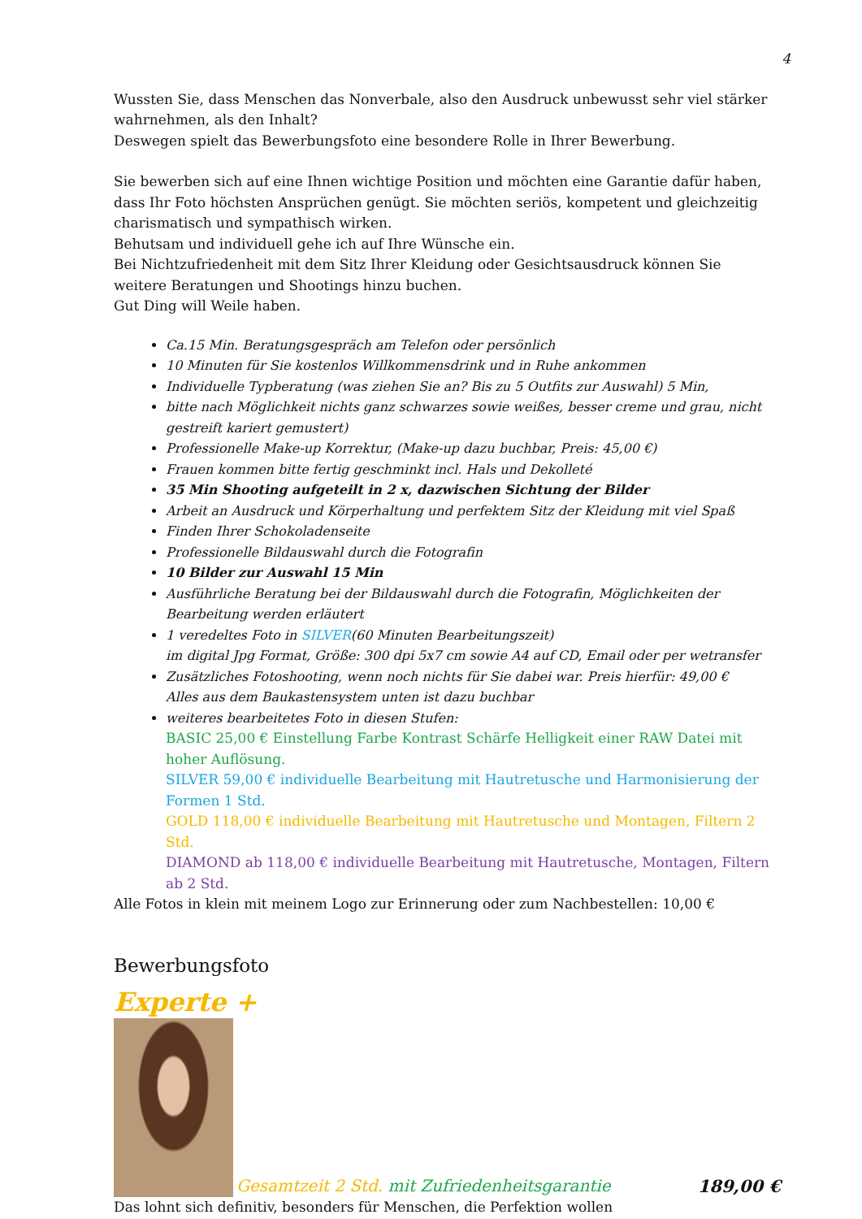4
Wussten Sie, dass Menschen das Nonverbale, also den Ausdruck unbewusst sehr viel stärker wahrnehmen, als den Inhalt?
Deswegen spielt das Bewerbungsfoto eine besondere Rolle in Ihrer Bewerbung.
Sie bewerben sich auf eine Ihnen wichtige Position und möchten eine Garantie dafür haben, dass Ihr Foto höchsten Ansprüchen genügt. Sie möchten seriös, kompetent und gleichzeitig charismatisch und sympathisch wirken.
Behutsam und individuell gehe ich auf Ihre Wünsche ein.
Bei Nichtzufriedenheit mit dem Sitz Ihrer Kleidung oder Gesichtsausdruck können Sie weitere Beratungen und Shootings hinzu buchen.
Gut Ding will Weile haben.
Ca.15 Min. Beratungsgespräch am Telefon oder persönlich
10 Minuten für Sie kostenlos Willkommensdrink und in Ruhe ankommen
Individuelle Typberatung (was ziehen Sie an? Bis zu 5 Outfits zur Auswahl) 5 Min,
bitte nach Möglichkeit nichts ganz schwarzes sowie weißes, besser creme und grau, nicht gestreift kariert gemustert)
Professionelle Make-up Korrektur, (Make-up dazu buchbar, Preis: 45,00 €)
Frauen kommen bitte fertig geschminkt incl. Hals und Dekolleté
35 Min Shooting aufgeteilt in 2 x, dazwischen Sichtung der Bilder
Arbeit an Ausdruck und Körperhaltung und perfektem Sitz der Kleidung mit viel Spaß
Finden Ihrer Schokoladenseite
Professionelle Bildauswahl durch die Fotografin
10 Bilder zur Auswahl 15 Min
Ausführliche Beratung bei der Bildauswahl durch die Fotografin, Möglichkeiten der Bearbeitung werden erläutert
1 veredeltes Foto in SILVER(60 Minuten Bearbeitungszeit)
im digital Jpg Format, Größe: 300 dpi 5x7 cm sowie A4 auf CD, Email oder per wetransfer
Zusätzliches Fotoshooting, wenn noch nichts für Sie dabei war. Preis hierfür: 49,00 €
Alles aus dem Baukastensystem unten ist dazu buchbar
weiteres bearbeitetes Foto in diesen Stufen:
BASIC 25,00 € Einstellung Farbe Kontrast Schärfe Helligkeit einer RAW Datei mit hoher Auflösung.
SILVER 59,00 € individuelle Bearbeitung mit Hautretusche und Harmonisierung der Formen 1 Std.
GOLD 118,00 € individuelle Bearbeitung mit Hautretusche und Montagen, Filtern 2 Std.
DIAMOND ab 118,00 € individuelle Bearbeitung mit Hautretusche, Montagen, Filtern ab 2 Std.
Alle Fotos in klein mit meinem Logo zur Erinnerung oder zum Nachbestellen: 10,00 €
Bewerbungsfoto
Experte +
Gesamtzeit 2 Std. mit Zufriedenheitsgarantie 189,00 €
Das lohnt sich definitiv, besonders für Menschen, die Perfektion wollen